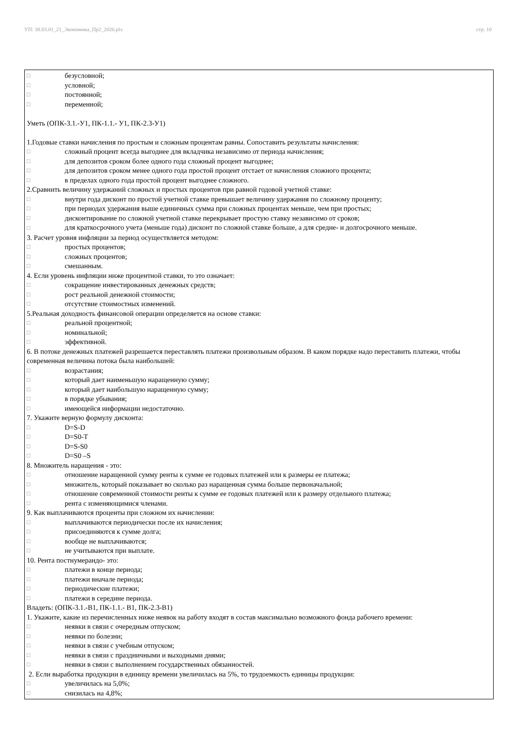УП: 38.03.01_21_Экономика_Пр2_2020.plx стр. 10
□ безусловной;
□ условной;
□ постоянной;
□ переменной;
Уметь (ОПК-3.1.-У1, ПК-1.1.- У1, ПК-2.3-У1)
1.Годовые ставки начисления по простым и сложным процентам равны. Сопоставить результаты начисления:
□ сложный процент всегда выгоднее для вкладчика независимо от периода начисления;
□ для депозитов сроком более одного года сложный процент выгоднее;
□ для депозитов сроком менее одного года простой процент отстает от начисления сложного процента;
□ в пределах одного года простой процент выгоднее сложного.
2.Сравнить величину удержаний сложных и простых процентов при равной годовой учетной ставке:
□ внутри года дисконт по простой учетной ставке превышает величину удержания по сложному проценту;
□ при периодах удержания выше единичных сумма при сложных процентах меньше, чем при простых;
□ дисконтирование по сложной учетной ставке перекрывает простую ставку независимо от сроков;
□ для краткосрочного учета (меньше года) дисконт по сложной ставке больше, а для средне- и долгосрочного меньше.
3. Расчет уровня инфляции за период осуществляется методом:
□ простых процентов;
□ сложных процентов;
□ смешанным.
4. Если уровень инфляции ниже процентной ставки, то это означает:
□ сокращение инвестированных денежных средств;
□ рост реальной денежной стоимости;
□ отсутствие стоимостных изменений.
5.Реальная доходность финансовой операции определяется на основе ставки:
□ реальной процентной;
□ номинальной;
□ эффективной.
6. В потоке денежных платежей разрешается переставлять платежи произвольным образом. В каком порядке надо переставить платежи, чтобы современная величина потока была наибольшей:
□ возрастания;
□ который дает наименьшую наращенную сумму;
□ который дает наибольшую наращенную сумму;
□ в порядке убывания;
□ имеющейся информации недостаточно.
7. Укажите верную формулу дисконта:
□ D=S-D
□ D=S0-T
□ D=S-S0
□ D=S0 –S
8. Множитель наращения - это:
□ отношение наращенной сумму ренты к сумме ее годовых платежей или к размеры ее платежа;
□ множитель, который показывает во сколько раз наращенная сумма больше первоначальной;
□ отношение современной стоимости ренты к сумме ее годовых платежей или к размеру отдельного платежа;
□ рента с изменяющимися членами.
9. Как выплачиваются проценты при сложном их начислении:
□ выплачиваются периодически после их начисления;
□ присоединяются к сумме долга;
□ вообще не выплачиваются;
□ не учитываются при выплате.
10. Рента постнумерандо- это:
□ платежи в конце периода;
□ платежи вначале периода;
□ периодические платежи;
□ платежи в середине периода.
Владеть: (ОПК-3.1.-В1, ПК-1.1.- В1, ПК-2.3-В1)
1. Укажите, какие из перечисленных ниже неявок на работу входят в состав максимально возможного фонда рабочего времени:
□ неявки в связи с очередным отпуском;
□ неявки по болезни;
□ неявки в связи с учебным отпуском;
□ неявки в связи с праздничными и выходными днями;
□ неявки в связи с выполнением государственных обязанностей.
2. Если выработка продукции в единицу времени увеличилась на 5%, то трудоемкость единицы продукции:
□ увеличилась на 5,0%;
□ снизилась на 4,8%;